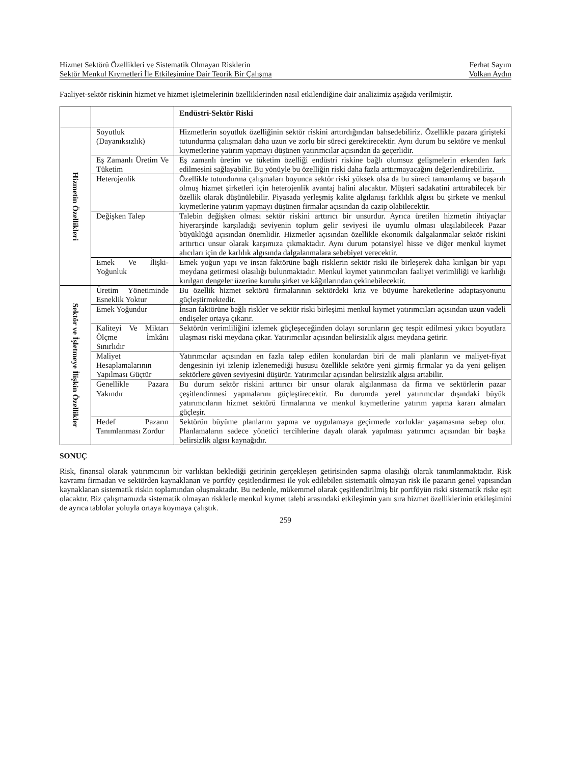Hizmet Sektörü Özellikleri ve Sistematik Olmayan Risklerin Ferhat Sayım
Sektör Menkul Kıymetleri İle Etkileşimine Dair Teorik Bir Çalışma Volkan Aydın
Faaliyet-sektör riskinin hizmet ve hizmet işletmelerinin özelliklerinden nasıl etkilendiğine dair analizimiz aşağıda verilmiştir.
| | | Endüstri-Sektör Riski |
| --- | --- | --- |
| Hizmetin Özellikleri | Soyutluk (Dayanıksızlık) | Hizmetlerin soyutluk özelliğinin sektör riskini arttırdığından bahsedebiliriz. Özellikle pazara girişteki tutundurma çalışmaları daha uzun ve zorlu bir süreci gerektirecektir. Aynı durum bu sektöre ve menkul kıymetlerine yatırım yapmayı düşünen yatırımcılar açısından da geçerlidir. |
| | Eş Zamanlı Üretim Ve Tüketim | Eş zamanlı üretim ve tüketim özelliği endüstri riskine bağlı olumsuz gelişmelerin erkenden fark edilmesini sağlayabilir. Bu yönüyle bu özelliğin riski daha fazla arttırmayacağını değerlendirebiliriz. |
| | Heterojenlik | Özellikle tutundurma çalışmaları boyunca sektör riski yüksek olsa da bu süreci tamamlamış ve başarılı olmuş hizmet şirketleri için heterojenlik avantaj halini alacaktır. Müşteri sadakatini arttırabilecek bir özellik olarak düşünülebilir. Piyasada yerleşmiş kalite algılanışı farklılık algısı bu şirkete ve menkul kıymetlerine yatırım yapmayı düşünen firmalar açısından da cazip olabilecektir. |
| | Değişken Talep | Talebin değişken olması sektör riskini arttırıcı bir unsurdur. Ayrıca üretilen hizmetin ihtiyaçlar hiyerarşinde karşıladığı seviyenin toplum gelir seviyesi ile uyumlu olması ulaşılabilecek Pazar büyüklüğü açısından önemlidir. Hizmetler açısından özellikle ekonomik dalgalanmalar sektör riskini arttırtıcı unsur olarak karşımıza çıkmaktadır. Aynı durum potansiyel hisse ve diğer menkul kıymet alıcıları için de karlılık algısında dalgalanmalara sebebiyet verecektir. |
| | Emek Ve İlişki-Yoğunluk | Emek yoğun yapı ve insan faktörüne bağlı risklerin sektör riski ile birleşerek daha kırılgan bir yapı meydana getirmesi olasılığı bulunmaktadır. Menkul kıymet yatırımcıları faaliyet verimliliği ve karlılığı kırılgan dengeler üzerine kurulu şirket ve kâğıtlarından çekinebilecektir. |
| Sektör ve İşletmeye İlişkin Özellikler | Üretim Yönetiminde Esneklik Yoktur | Bu özellik hizmet sektörü firmalarının sektördeki kriz ve büyüme hareketlerine adaptasyonunu güçleştirmektedir. |
| | Emek Yoğundur | İnsan faktörüne bağlı riskler ve sektör riski birleşimi menkul kıymet yatırımcıları açısından uzun vadeli endişeler ortaya çıkarır. |
| | Kaliteyi Ve Miktarı Ölçme İmkânı Sınırlıdır | Sektörün verimliliğini izlemek güçleşeceğinden dolayı sorunların geç tespit edilmesi yıkıcı boyutlara ulaşması riski meydana çıkar. Yatırımcılar açısından belirsizlik algısı meydana getirir. |
| | Maliyet Hesaplamalarının Yapılması Güçtür | Yatırımcılar açısından en fazla talep edilen konulardan biri de mali planların ve maliyet-fiyat dengesinin iyi izlenip izlenemediği hususu özellikle sektöre yeni girmiş firmalar ya da yeni gelişen sektörlere güven seviyesini düşürür. Yatırımcılar açısından belirsizlik algısı artabilir. |
| | Genellikle Pazara Yakındır | Bu durum sektör riskini arttırıcı bir unsur olarak algılanmasa da firma ve sektörlerin pazar çeşitlendirmesi yapmalarını güçleştirecektir. Bu durumda yerel yatırımcılar dışındaki büyük yatırımcıların hizmet sektörü firmalarına ve menkul kıymetlerine yatırım yapma kararı almaları güçleşir. |
| | Hedef Pazarın Tanımlanması Zordur | Sektörün büyüme planlarını yapma ve uygulamaya geçirmede zorluklar yaşamasına sebep olur. Planlamaların sadece yönetici tercihlerine dayalı olarak yapılması yatırımcı açısından bir başka belirsizlik algısı kaynağıdır. |
SONUÇ
Risk, finansal olarak yatırımcının bir varlıktan beklediği getirinin gerçekleşen getirisinden sapma olasılığı olarak tanımlanmaktadır. Risk kavramı firmadan ve sektörden kaynaklanan ve portföy çeşitlendirmesi ile yok edilebilen sistematik olmayan risk ile pazarın genel yapısından kaynaklanan sistematik riskin toplamından oluşmaktadır. Bu nedenle, mükemmel olarak çeşitlendirilmiş bir portföyün riski sistematik riske eşit olacaktır. Biz çalışmamızda sistematik olmayan risklerle menkul kıymet talebi arasındaki etkileşimin yanı sıra hizmet özelliklerinin etkileşimini de ayrıca tablolar yoluyla ortaya koymaya çalıştık.
259